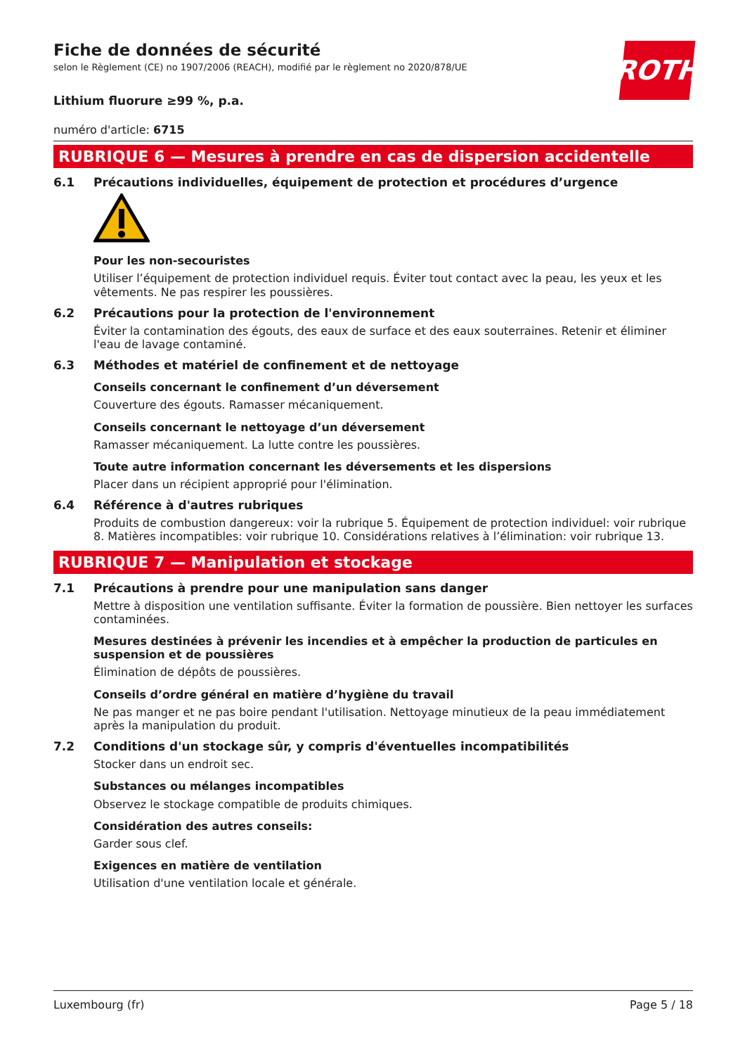ROTH
Fiche de données de sécurité
selon le Règlement (CE) no 1907/2006 (REACH), modifié par le règlement no 2020/878/UE
Lithium fluorure ≥99 %, p.a.
numéro d'article: 6715
RUBRIQUE 6 — Mesures à prendre en cas de dispersion accidentelle
6.1 Précautions individuelles, équipement de protection et procédures d’urgence
Pour les non-secouristes
Utiliser l’équipement de protection individuel requis. Éviter tout contact avec la peau, les yeux et les vêtements. Ne pas respirer les poussières.
6.2 Précautions pour la protection de l'environnement
Éviter la contamination des égouts, des eaux de surface et des eaux souterraines. Retenir et éliminer l'eau de lavage contaminé.
6.3 Méthodes et matériel de confinement et de nettoyage
Conseils concernant le confinement d’un déversement
Couverture des égouts. Ramasser mécaniquement.
Conseils concernant le nettoyage d’un déversement
Ramasser mécaniquement. La lutte contre les poussières.
Toute autre information concernant les déversements et les dispersions
Placer dans un récipient approprié pour l'élimination.
6.4 Référence à d'autres rubriques
Produits de combustion dangereux: voir la rubrique 5. Équipement de protection individuel: voir rubrique 8. Matières incompatibles: voir rubrique 10. Considérations relatives à l’élimination: voir rubrique 13.
RUBRIQUE 7 — Manipulation et stockage
7.1 Précautions à prendre pour une manipulation sans danger
Mettre à disposition une ventilation suffisante. Éviter la formation de poussière. Bien nettoyer les surfaces contaminées.
Mesures destinées à prévenir les incendies et à empêcher la production de particules en suspension et de poussières
Élimination de dépôts de poussières.
Conseils d’ordre général en matière d’hygiène du travail
Ne pas manger et ne pas boire pendant l'utilisation. Nettoyage minutieux de la peau immédiatement après la manipulation du produit.
7.2 Conditions d'un stockage sûr, y compris d'éventuelles incompatibilités
Stocker dans un endroit sec.
Substances ou mélanges incompatibles
Observez le stockage compatible de produits chimiques.
Considération des autres conseils:
Garder sous clef.
Exigences en matière de ventilation
Utilisation d'une ventilation locale et générale.
Luxembourg (fr) Page 5 / 18